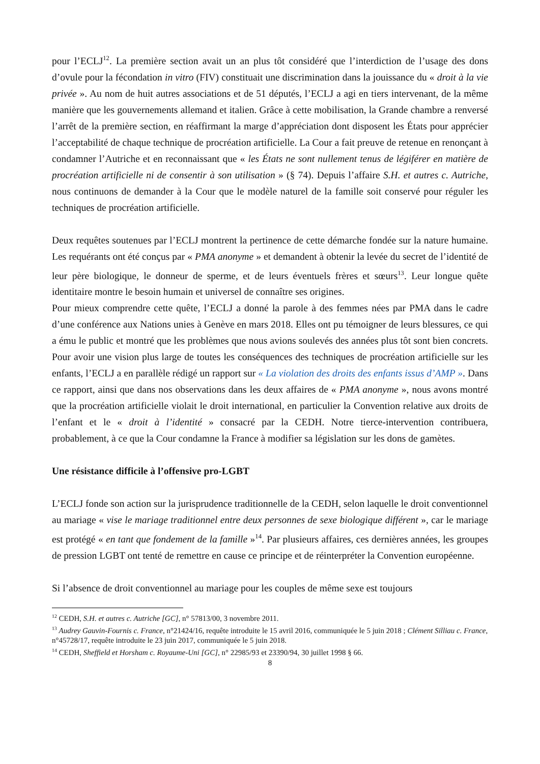pour l’ECLJ<sup>12</sup>. La première section avait un an plus tôt considéré que l’interdiction de l’usage des dons d’ovule pour la fécondation in vitro (FIV) constituait une discrimination dans la jouissance du « droit à la vie privée ». Au nom de huit autres associations et de 51 députés, l’ECLJ a agi en tiers intervenant, de la même manière que les gouvernements allemand et italien. Grâce à cette mobilisation, la Grande chambre a renversé l’arrêt de la première section, en réaffirmant la marge d’appréciation dont disposent les États pour apprécier l’acceptabilité de chaque technique de procréation artificielle. La Cour a fait preuve de retenue en renonçant à condamner l’Autriche et en reconnaissant que « les États ne sont nullement tenus de légiférer en matière de procréation artificielle ni de consentir à son utilisation » (§ 74). Depuis l’affaire S.H. et autres c. Autriche, nous continuons de demander à la Cour que le modèle naturel de la famille soit conservé pour réguler les techniques de procréation artificielle.
Deux requêtes soutenues par l’ECLJ montrent la pertinence de cette démarche fondée sur la nature humaine. Les requérants ont été conçus par « PMA anonyme » et demandent à obtenir la levée du secret de l’identité de leur père biologique, le donneur de sperme, et de leurs éventuels frères et sœurs<sup>13</sup>. Leur longue quête identitaire montre le besoin humain et universel de connaître ses origines.
Pour mieux comprendre cette quête, l’ECLJ a donné la parole à des femmes nées par PMA dans le cadre d’une conférence aux Nations unies à Genève en mars 2018. Elles ont pu témoigner de leurs blessures, ce qui a ému le public et montré que les problèmes que nous avions soulevés des années plus tôt sont bien concrets. Pour avoir une vision plus large de toutes les conséquences des techniques de procréation artificielle sur les enfants, l’ECLJ a en parallèle rédigé un rapport sur « La violation des droits des enfants issus d’AMP ». Dans ce rapport, ainsi que dans nos observations dans les deux affaires de « PMA anonyme », nous avons montré que la procréation artificielle violait le droit international, en particulier la Convention relative aux droits de l’enfant et le « droit à l’identité » consacré par la CEDH. Notre tierce-intervention contribuera, probablement, à ce que la Cour condamne la France à modifier sa législation sur les dons de gamètes.
Une résistance difficile à l’offensive pro-LGBT
L’ECLJ fonde son action sur la jurisprudence traditionnelle de la CEDH, selon laquelle le droit conventionnel au mariage « vise le mariage traditionnel entre deux personnes de sexe biologique différent », car le mariage est protégé « en tant que fondement de la famille »<sup>14</sup>. Par plusieurs affaires, ces dernières années, les groupes de pression LGBT ont tenté de remettre en cause ce principe et de réinterpréter la Convention européenne.
Si l’absence de droit conventionnel au mariage pour les couples de même sexe est toujours
<sup>12</sup> CEDH, S.H. et autres c. Autriche [GC], n° 57813/00, 3 novembre 2011.
<sup>13</sup> Audrey Gauvin-Fournis c. France, n°21424/16, requête introduite le 15 avril 2016, communiquée le 5 juin 2018 ; Clément Silliau c. France, n°45728/17, requête introduite le 23 juin 2017, communiquée le 5 juin 2018.
<sup>14</sup> CEDH, Sheffield et Horsham c. Royaume-Uni [GC], n° 22985/93 et 23390/94, 30 juillet 1998 § 66.
8